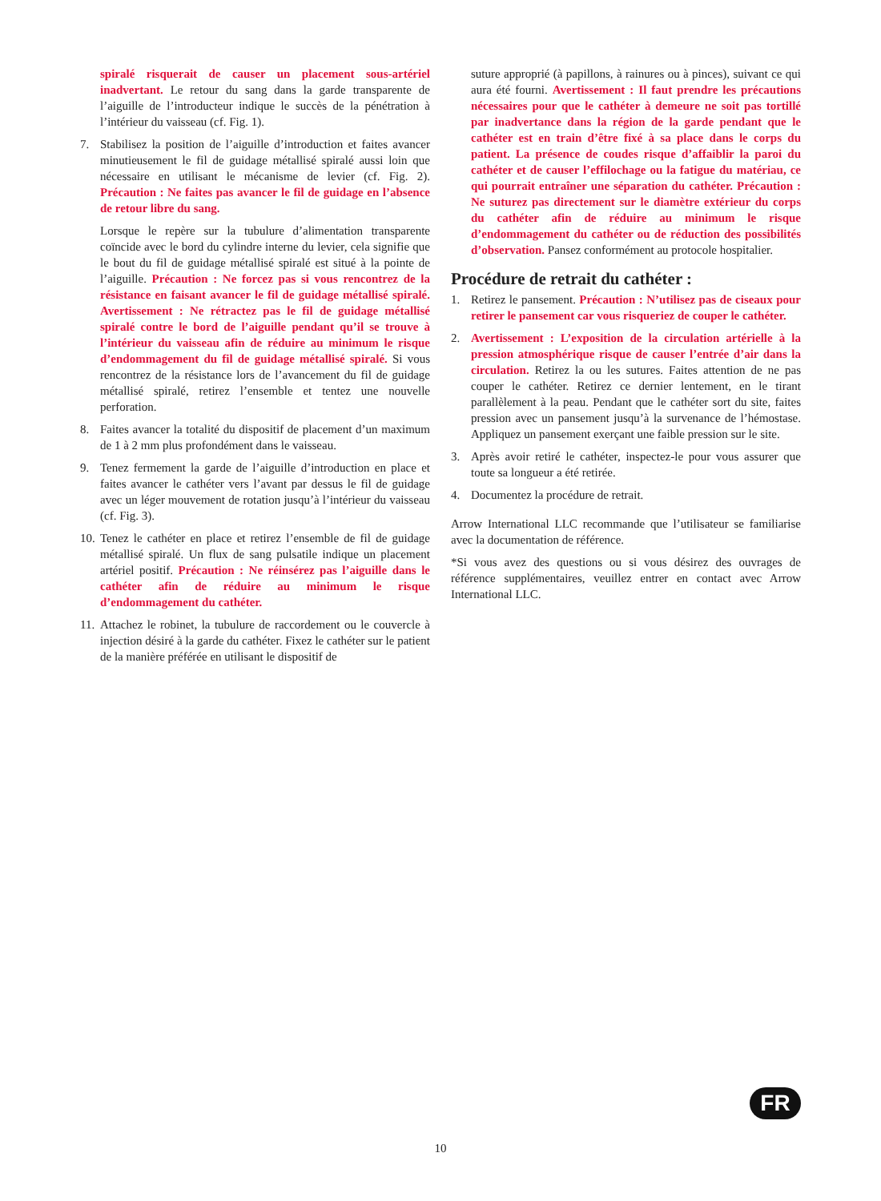spiralé risquerait de causer un placement sous-artériel inadvertant. Le retour du sang dans la garde transparente de l’aiguille de l’introducteur indique le succès de la pénétration à l’intérieur du vaisseau (cf. Fig. 1).
7. Stabilisez la position de l’aiguille d’introduction et faites avancer minutieusement le fil de guidage métallisé spiralé aussi loin que nécessaire en utilisant le mécanisme de levier (cf. Fig. 2). Précaution : Ne faites pas avancer le fil de guidage en l’absence de retour libre du sang.
Lorsque le repère sur la tubulure d’alimentation transparente coïncide avec le bord du cylindre interne du levier, cela signifie que le bout du fil de guidage métallisé spiralé est situé à la pointe de l’aiguille. Précaution : Ne forcez pas si vous rencontrez de la résistance en faisant avancer le fil de guidage métallisé spiralé. Avertissement : Ne rétractez pas le fil de guidage métallisé spiralé contre le bord de l’aiguille pendant qu’il se trouve à l’intérieur du vaisseau afin de réduire au minimum le risque d’endommagement du fil de guidage métallisé spiralé. Si vous rencontrez de la résistance lors de l’avancement du fil de guidage métallisé spiralé, retirez l’ensemble et tentez une nouvelle perforation.
8. Faites avancer la totalité du dispositif de placement d’un maximum de 1 à 2 mm plus profondément dans le vaisseau.
9. Tenez fermement la garde de l’aiguille d’introduction en place et faites avancer le cathéter vers l’avant par dessus le fil de guidage avec un léger mouvement de rotation jusqu’à l’intérieur du vaisseau (cf. Fig. 3).
10.
Tenez le cathéter en place et retirez l’ensemble de fil de guidage métallisé spiralé. Un flux de sang pulsatile indique un placement artériel positif. Précaution : Ne réinsérez pas l’aiguille dans le cathéter afin de réduire au minimum le risque d’endommagement du cathéter.
11.
Attachez le robinet, la tubulure de raccordement ou le couvercle à injection désiré à la garde du cathéter. Fixez le cathéter sur le patient de la manière préférée en utilisant le dispositif de
suture approprié (à papillons, à rainures ou à pinces), suivant ce qui aura été fourni. Avertissement : Il faut prendre les précautions nécessaires pour que le cathéter à demeure ne soit pas tortillé par inadvertance dans la région de la garde pendant que le cathéter est en train d’être fixé à sa place dans le corps du patient. La présence de coudes risque d’affaiblir la paroi du cathéter et de causer l’effilochage ou la fatigue du matériau, ce qui pourrait entraîner une séparation du cathéter. Précaution : Ne suturez pas directement sur le diamètre extérieur du corps du cathéter afin de réduire au minimum le risque d’endommagement du cathéter ou de réduction des possibilités d’observation. Pansez conformément au protocole hospitalier.
Procédure de retrait du cathéter :
1. Retirez le pansement. Précaution : N’utilisez pas de ciseaux pour retirer le pansement car vous risqueriez de couper le cathéter.
2. Avertissement : L’exposition de la circulation artérielle à la pression atmosphérique risque de causer l’entrée d’air dans la circulation. Retirez la ou les sutures. Faites attention de ne pas couper le cathéter. Retirez ce dernier lentement, en le tirant parallèlement à la peau. Pendant que le cathéter sort du site, faites pression avec un pansement jusqu’à la survenance de l’hémostase. Appliquez un pansement exerçant une faible pression sur le site.
3. Après avoir retiré le cathéter, inspectez-le pour vous assurer que toute sa longueur a été retirée.
4. Documentez la procédure de retrait.
Arrow International LLC recommande que l’utilisateur se familiarise avec la documentation de référence.
*Si vous avez des questions ou si vous désirez des ouvrages de référence supplémentaires, veuillez entrer en contact avec Arrow International LLC.
FR
10